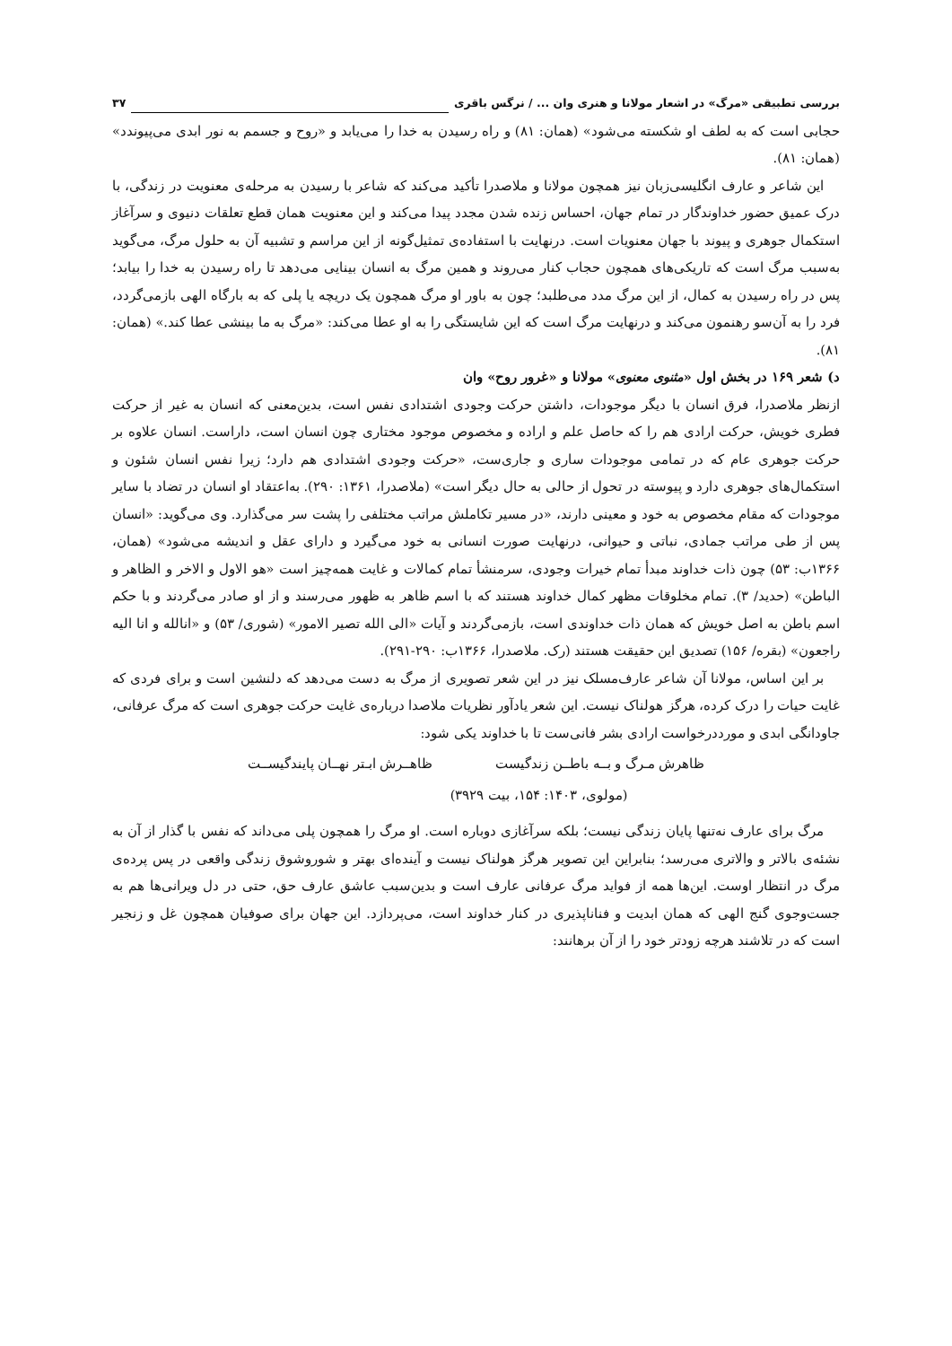بررسی تطبیقی «مرگ» در اشعار مولانا و هنری وان ... / نرگس باقری ۳۷
حجابی است که به لطف او شکسته می‌شود» (همان: ۸۱) و راه رسیدن به خدا را می‌یابد و «روح و جسمم به نور ابدی می‌پیوندد» (همان: ۸۱).
این شاعر و عارف انگلیسی‌زبان نیز همچون مولانا و ملاصدرا تأکید می‌کند که شاعر با رسیدن به مرحله‌ی معنویت در زندگی، با درک عمیق حضور خداوندگار در تمام جهان، احساس زنده شدن مجدد پیدا می‌کند و این معنویت همان قطع تعلقات دنیوی و سرآغاز استکمال جوهری و پیوند با جهان معنویات است. درنهایت با استفاده‌ی تمثیل‌گونه از این مراسم و تشبیه آن به حلول مرگ، می‌گوید به‌سبب مرگ است که تاریکی‌های همچون حجاب کنار می‌روند و همین مرگ به انسان بینایی می‌دهد تا راه رسیدن به خدا را بیابد؛ پس در راه رسیدن به کمال، از این مرگ مدد می‌طلبد؛ چون به باور او مرگ همچون یک دریچه یا پلی که به بارگاه الهی بازمی‌گردد، فرد را به آن‌سو رهنمون می‌کند و درنهایت مرگ است که این شایستگی را به او عطا می‌کند: «مرگ به ما بینشی عطا کند.» (همان: ۸۱).
د) شعر ۱۶۹ در بخش اول «مثنوی معنوی» مولانا و «غرور روح» وان
ازنظر ملاصدرا، فرق انسان با دیگر موجودات، داشتن حرکت وجودی اشتدادی نفس است، بدین‌معنی که انسان به غیر از حرکت فطری خویش، حرکت ارادی هم را که حاصل علم و اراده و مخصوص موجود مختاری چون انسان است، داراست. انسان علاوه بر حرکت جوهری عام که در تمامی موجودات ساری و جاری‌ست، «حرکت وجودی اشتدادی هم دارد؛ زیرا نفس انسان شئون و استکمال‌های جوهری دارد و پیوسته در تحول از حالی به حال دیگر است» (ملاصدرا، ۱۳۶۱: ۲۹۰). به‌اعتقاد او انسان در تضاد با سایر موجودات که مقام مخصوص به خود و معینی دارند، «در مسیر تکاملش مراتب مختلفی را پشت سر می‌گذارد. وی می‌گوید: «انسان پس از طی مراتب جمادی، نباتی و حیوانی، درنهایت صورت انسانی به خود می‌گیرد و دارای عقل و اندیشه می‌شود» (همان، ۱۳۶۶ب: ۵۳) چون ذات خداوند مبدأ تمام خیرات وجودی، سرمنشأ تمام کمالات و غایت همه‌چیز است «هو الاول و الاخر و الظاهر و الباطن» (حدید/ ۳). تمام مخلوقات مظهر کمال خداوند هستند که با اسم ظاهر به ظهور می‌رسند و از او صادر می‌گردند و با حکم اسم باطن به اصل خویش که همان ذات خداوندی است، بازمی‌گردند و آیات «الی الله تصیر الامور» (شوری/ ۵۳) و «انالله و انا الیه راجعون» (بقره/ ۱۵۶) تصدیق این حقیقت هستند (رک. ملاصدرا، ۱۳۶۶ب: ۲۹۰-۲۹۱).
بر این اساس، مولانا آن شاعر عارف‌مسلک نیز در این شعر تصویری از مرگ به دست می‌دهد که دلنشین است و برای فردی که غایت حیات را درک کرده، هرگز هولناک نیست. این شعر یادآور نظریات ملاصدا درباره‌ی غایت حرکت جوهری است که مرگ عرفانی، جاودانگی ابدی و مورددرخواست ارادی بشر فانی‌ست تا با خداوند یکی شود:
ظاهرش مـرگ و بــه باطــن زندگیست ظاهــرش ابـتر نهــان پایندگیســت
(مولوی، ۱۴۰۳: ۱۵۴، بیت ۳۹۲۹)
مرگ برای عارف نه‌تنها پایان زندگی نیست؛ بلکه سرآغازی دوباره است. او مرگ را همچون پلی می‌داند که نفس با گذار از آن به نشئه‌ی بالاتر و والاتری می‌رسد؛ بنابراین این تصویر هرگز هولناک نیست و آینده‌ای بهتر و شوروشوق زندگی واقعی در پس پرده‌ی مرگ در انتظار اوست. این‌ها همه از فواید مرگ عرفانی عارف است و بدین‌سبب عاشق عارف حق، حتی در دل ویرانی‌ها هم به جست‌وجوی گنج الهی که همان ابدیت و فناناپذیری در کنار خداوند است، می‌پردازد. این جهان برای صوفیان همچون غل و زنجیر است که در تلاشند هرچه زودتر خود را از آن برهانند: